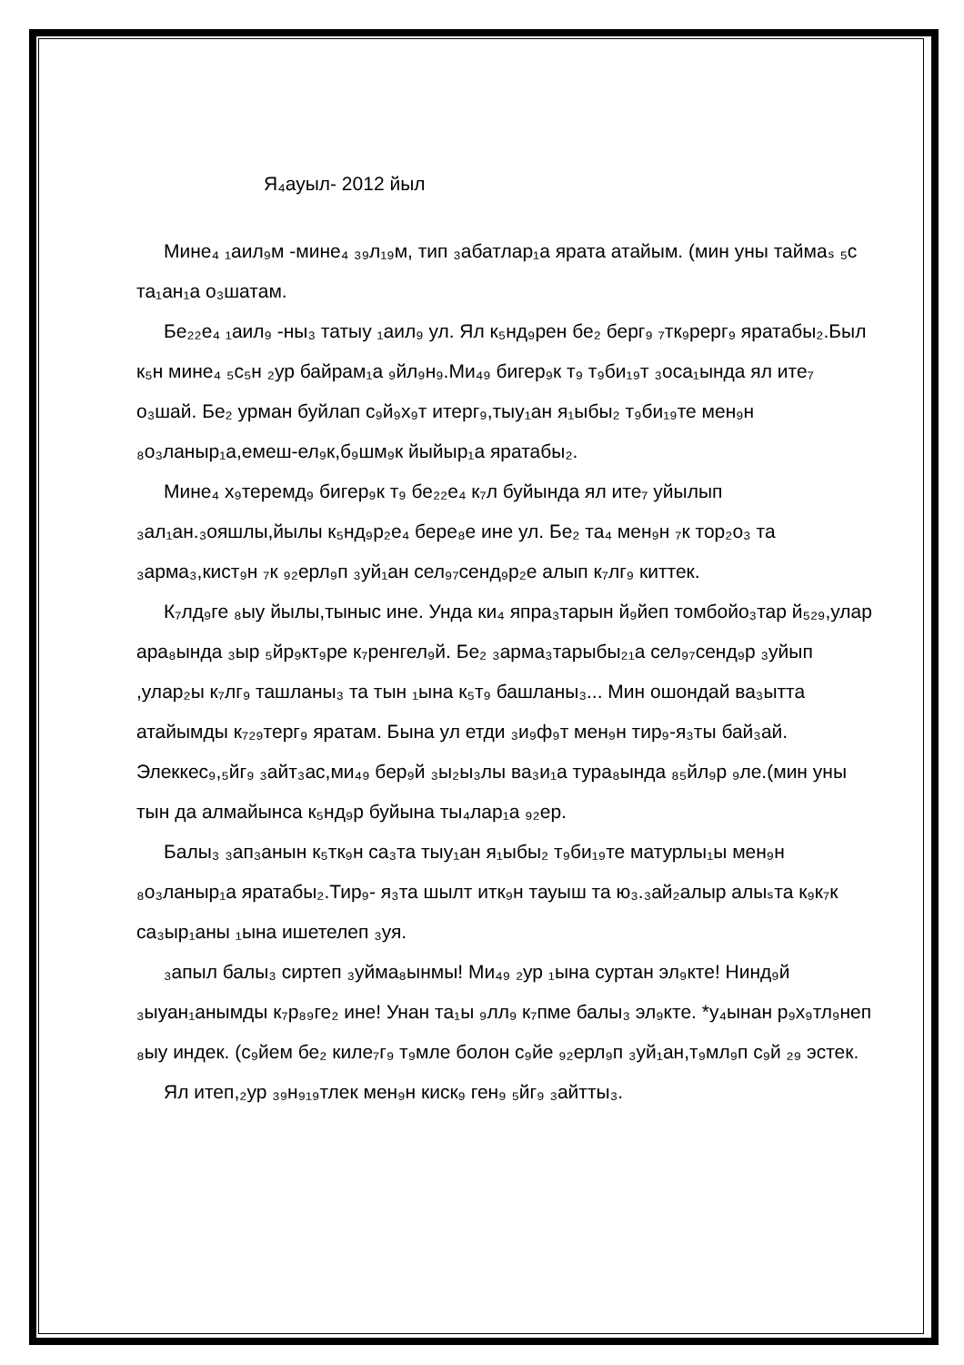Я₄ауыл- 2012 йыл
Мине₄ ₁аил₉м -мине₄ ₃₉л₁₉м, тип ₃абатлар₁а ярата атайым. (мин уны таймаₛ ₅с та₁ан₁а о₃шатам.
Бе₂₂е₄ ₁аил₉ -ны₃ татыу ₁аил₉ ул. Ял к₅нд₉рен бе₂ берг₉ ₇тк₉рерг₉ яратабы₂.Был к₅н мине₄ ₅с₅н ₂ур байрам₁а ₉йл₉н₉.Ми₄₉ бигер₉к т₉ т₉би₁₉т ₃оса₁ында ял ите₇ о₃шай. Бе₂ урман буйлап с₉й₉х₉т итерг₉,тыу₁ан я₁ыбы₂ т₉би₁₉те мен₉н ₈о₃ланыр₁а,емеш-ел₉к,б₉шм₉к йыйыр₁а яратабы₂.
Мине₄ х₉теремд₉ бигер₉к т₉ бе₂₂е₄ к₇л буйында ял ите₇ уйылып ₃ал₁ан.₃ояшлы,йылы к₅нд₉р₂е₄ бере₈е ине ул. Бе₂ та₄ мен₉н ₇к тор₂о₃ та ₃арма₃,кист₉н ₇к ₉₂ерл₉п ₃уй₁ан сел₉₇сенд₉р₂е алып к₇лг₉ киттек.
К₇лд₉ге ₈ыу йылы,тыныс ине. Унда ки₄ япра₃тарын й₉йеп томбойо₃тар й₅₂₉,улар ара₈ында ₃ыр ₅йр₉кт₉ре к₇ренгел₉й. Бе₂ ₃арма₃тарыбы₂₁а сел₉₇сенд₉р ₃уйып ,улар₂ы к₇лг₉ ташланы₃ та тын ₁ына к₅т₉ башланы₃... Мин ошондай ва₃ытта атайымды к₇₂₉терг₉ яратам. Бына ул етди ₃и₉ф₉т мен₉н тир₉-я₃ты бай₃ай. Элеккес₉,₅йг₉ ₃айт₃ас,ми₄₉ бер₉й ₃ы₂ы₃лы ва₃и₁а тура₈ында ₈₅йл₉р ₉ле.(мин уны тын да алмайынса к₅нд₉р буйына ты₄лар₁а ₉₂ер.
Балы₃ ₃ап₃анын к₅тк₉н са₃та тыу₁ан я₁ыбы₂ т₉би₁₉те матурлы₁ы мен₉н ₈о₃ланыр₁а яратабы₂.Тир₉- я₃та шылт итк₉н тауыш та ю₃.₃ай₂алыр алыₛта к₉к₇к са₃ыр₁аны ₁ына ишетелеп ₃уя.
₃апыл балы₃ сиртеп ₃уйма₈ынмы! Ми₄₉ ₂ур ₁ына суртан эл₉кте! Нинд₉й ₃ыуан₁анымды к₇р₈₉ге₂ ине! Унан та₁ы ₉лл₉ к₇пме балы₃ эл₉кте. *у₄ынан р₉х₉тл₉неп ₈ыу индек. (с₉йем бе₂ киле₇г₉ т₉мле болон с₉йе ₉₂ерл₉п ₃уй₁ан,т₉мл₉п с₉й ₂₉ эстек.
Ял итеп,₂ур ₃₉н₉₁₉тлек мен₉н киск₉ ген₉ ₅йг₉ ₃айтты₃.